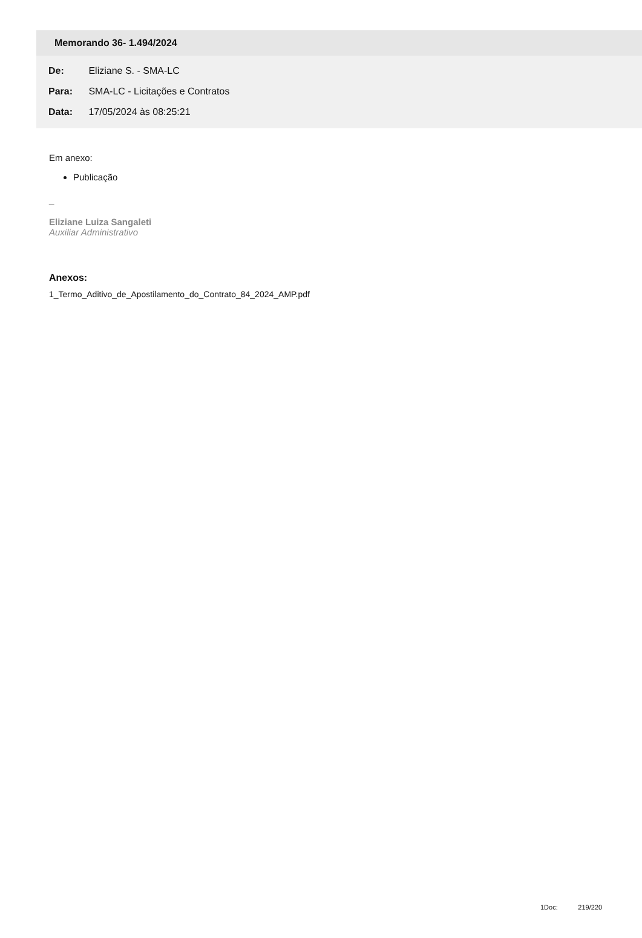Memorando 36- 1.494/2024
De: Eliziane S. - SMA-LC
Para: SMA-LC - Licitações e Contratos
Data: 17/05/2024 às 08:25:21
Em anexo:
Publicação
_
Eliziane Luiza Sangaleti
Auxiliar Administrativo
Anexos:
1_Termo_Aditivo_de_Apostilamento_do_Contrato_84_2024_AMP.pdf
1Doc: 219/220